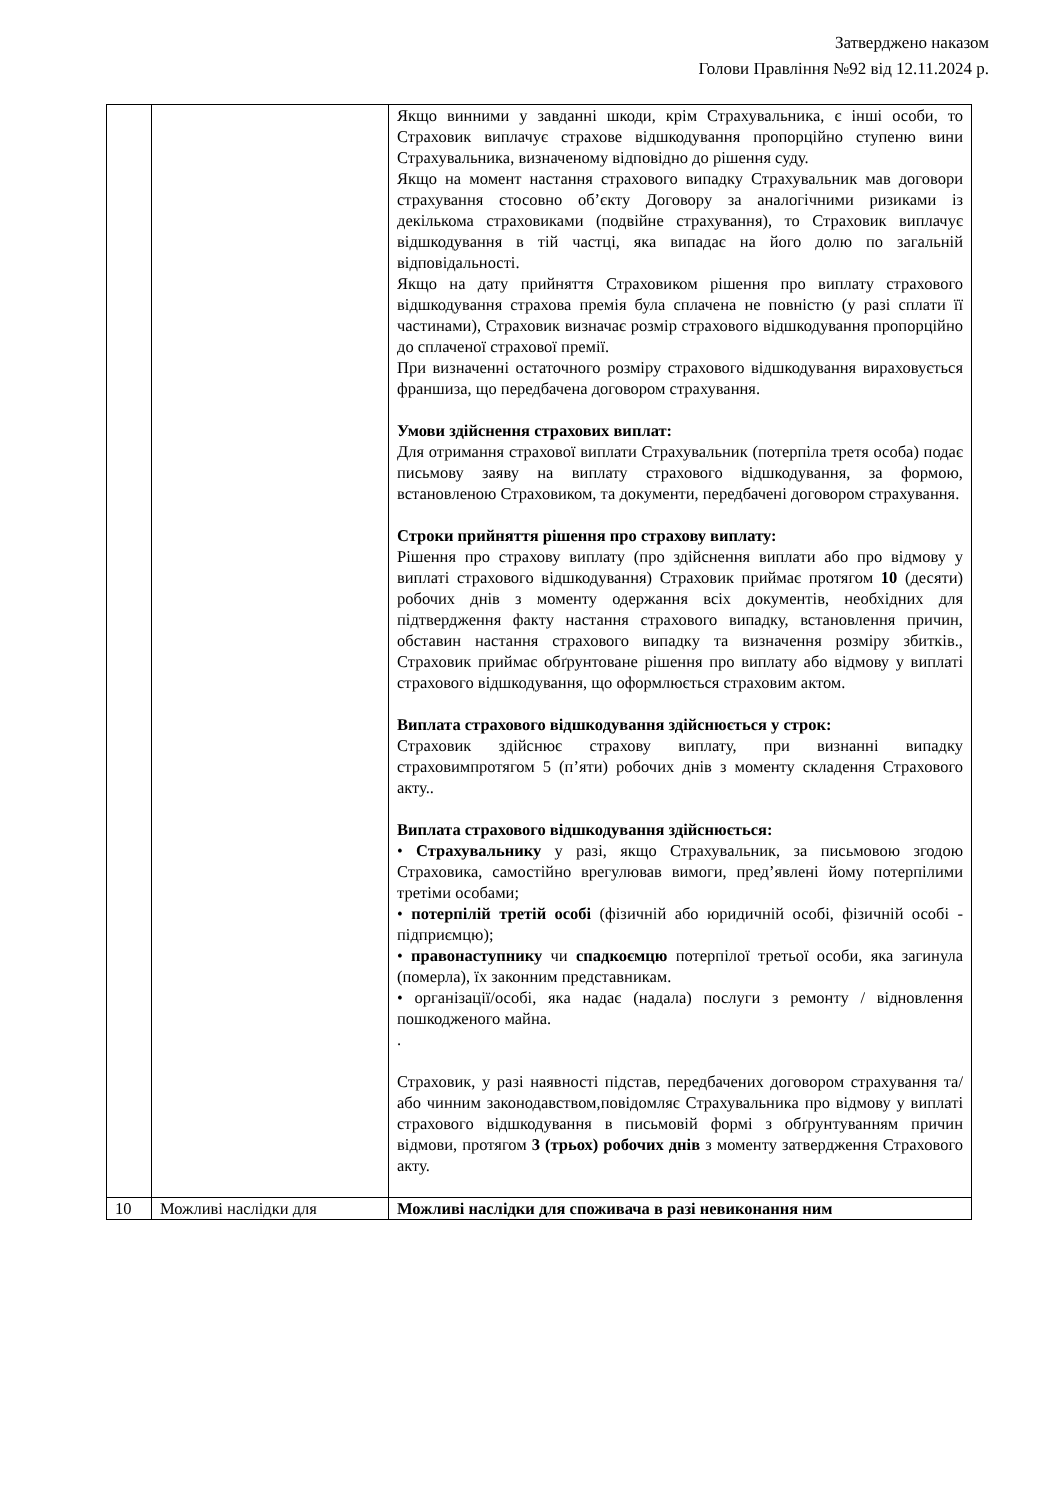Затверджено наказом
Голови Правління №92 від 12.11.2024 р.
| | | Якщо винними у завданні шкоди, крім Страхувальника, є інші особи, то Страховик виплачує страхове відшкодування пропорційно ступеню вини Страхувальника, визначеному відповідно до рішення суду. Якщо на момент настання страхового випадку Страхувальник мав договори страхування стосовно об’єкту Договору за аналогічними ризиками із декількома страховиками (подвійне страхування), то Страховик виплачує відшкодування в тій частці, яка випадає на його долю по загальній відповідальності. Якщо на дату прийняття Страховиком рішення про виплату страхового відшкодування страхова премія була сплачена не повністю (у разі сплати її частинами), Страховик визначає розмір страхового відшкодування пропорційно до сплаченої страхової премії. При визначенні остаточного розміру страхового відшкодування вираховується франшиза, що передбачена договором страхування. Умови здійснення страхових виплат: Для отримання страхової виплати Страхувальник (потерпіла третя особа) подає письмову заяву на виплату страхового відшкодування, за формою, встановленою Страховиком, та документи, передбачені договором страхування. Строки прийняття рішення про страхову виплату: Рішення про страхову виплату (про здійснення виплати або про відмову у виплаті страхового відшкодування) Страховик приймає протягом 10 (десяти) робочих днів з моменту одержання всіх документів, необхідних для підтвердження факту настання страхового випадку, встановлення причин, обставин настання страхового випадку та визначення розміру збитків., Страховик приймає обґрунтоване рішення про виплату або відмову у виплаті страхового відшкодування, що оформлюється страховим актом. Виплата страхового відшкодування здійснюється у строк: Страховик здійснює страхову виплату, при визнанні випадку страховимпротягом 5 (п’яти) робочих днів з моменту складення Страхового акту.. Виплата страхового відшкодування здійснюється: • Страхувальнику у разі, якщо Страхувальник, за письмовою згодою Страховика, самостійно врегулював вимоги, пред’явлені йому потерпілими третіми особами; • потерпілій третій особі (фізичній або юридичній особі, фізичній особі - підприємцю); • правонаступнику чи спадкоємцю потерпілої третьої особи, яка загинула (померла), їх законним представникам. • організації/особі, яка надає (надала) послуги з ремонту / відновлення пошкодженого майна. . Страховик, у разі наявності підстав, передбачених договором страхування та/або чинним законодавством,повідомляє Страхувальника про відмову у виплаті страхового відшкодування в письмовій формі з обґрунтуванням причин відмови, протягом 3 (трьох) робочих днів з моменту затвердження Страхового акту. |
| 10 | Можливі наслідки для | Можливі наслідки для споживача в разі невиконання ним |